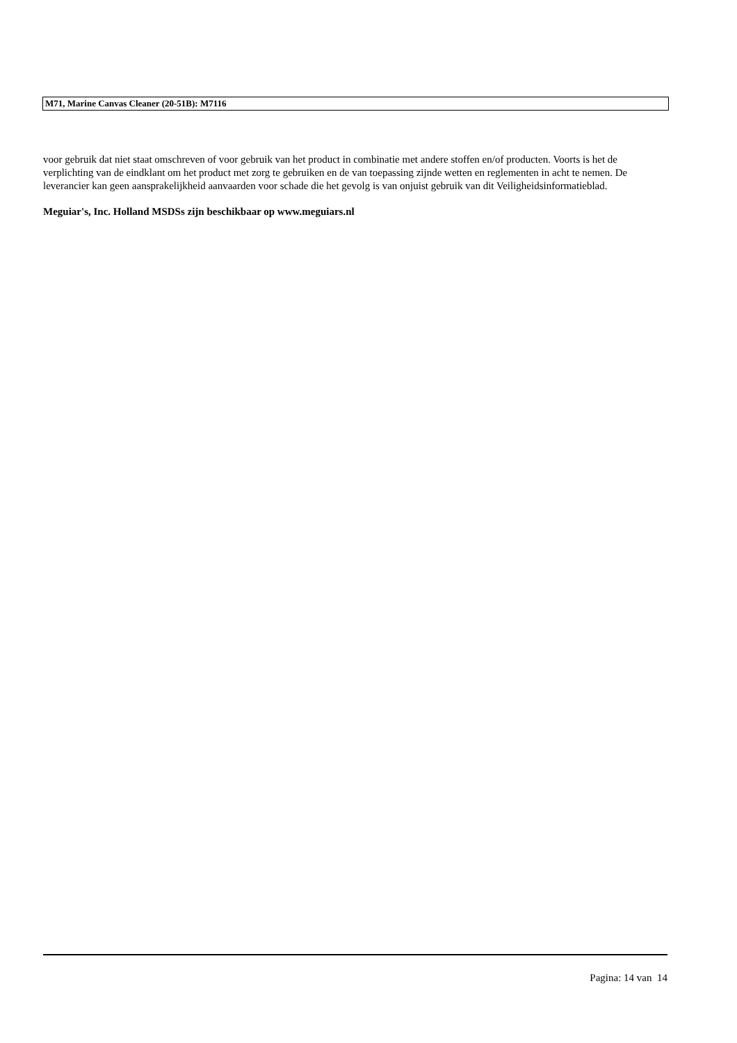M71, Marine Canvas Cleaner (20-51B): M7116
voor gebruik dat niet staat omschreven of voor gebruik van het product in combinatie met andere stoffen en/of producten. Voorts is het de verplichting van de eindklant om het product met zorg te gebruiken en de van toepassing zijnde wetten en reglementen in acht te nemen. De leverancier kan geen aansprakelijkheid aanvaarden voor schade die het gevolg is van onjuist gebruik van dit Veiligheidsinformatieblad.
Meguiar's, Inc. Holland MSDSs zijn beschikbaar op www.meguiars.nl
Pagina: 14 van 14